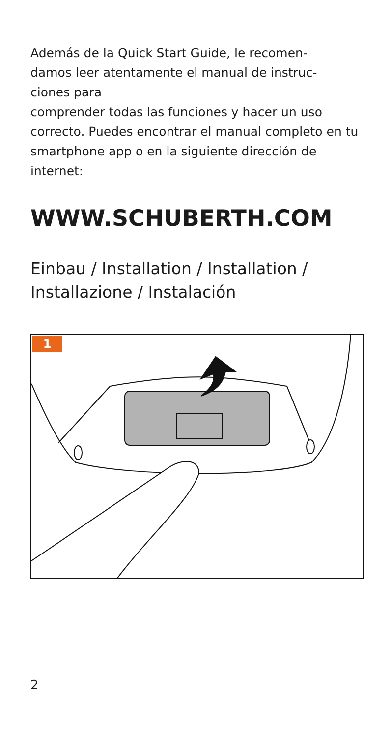Además de la Quick Start Guide, le recomen-
damos leer atentamente el manual de instruc-
ciones para
comprender todas las funciones y hacer un uso correcto. Puedes encontrar el manual completo en tu smartphone app o en la siguiente dirección de internet:
WWW.SCHUBERTH.COM
Einbau / Installation / Installation / Installazione / Instalación
1
2